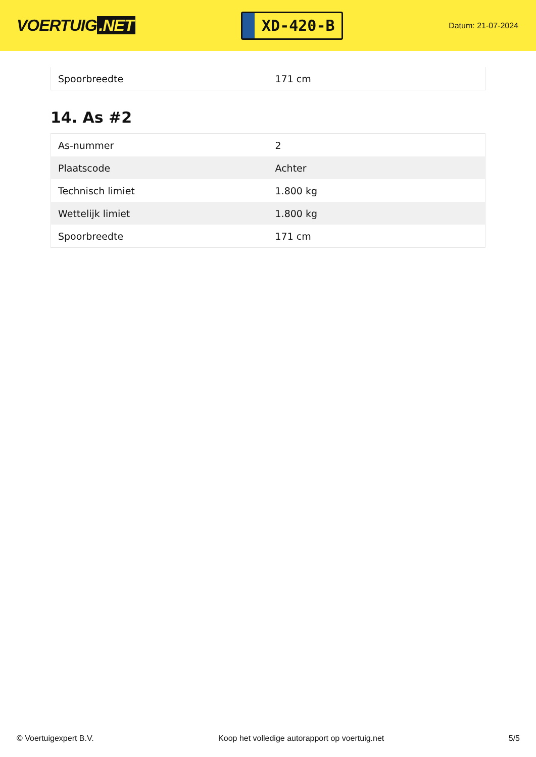VOERTUIG.NET
XD-420-B
Datum: 21-07-2024
| Spoorbreedte | 171 cm |
14. As #2
| As-nummer | 2 |
| Plaatscode | Achter |
| Technisch limiet | 1.800 kg |
| Wettelijk limiet | 1.800 kg |
| Spoorbreedte | 171 cm |
© Voertuigexpert B.V. Koop het volledige autorapport op voertuig.net 5/5